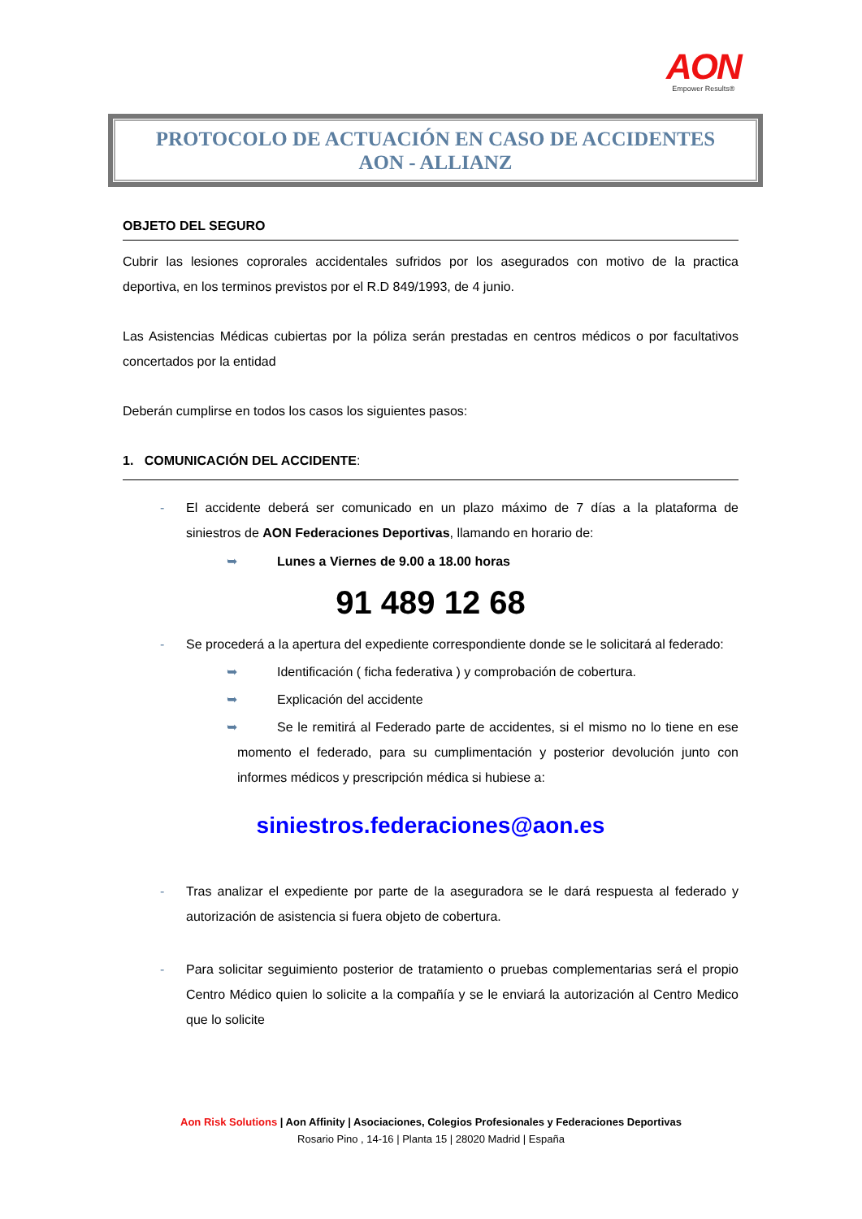AON
Empower Results®
PROTOCOLO DE ACTUACIÓN EN CASO DE ACCIDENTES
AON - ALLIANZ
OBJETO DEL SEGURO
Cubrir las lesiones coprorales accidentales sufridos por los asegurados con motivo de la practica deportiva, en los terminos previstos por el R.D 849/1993, de 4 junio.
Las Asistencias Médicas cubiertas por la póliza serán prestadas en centros médicos o por facultativos concertados por la entidad
Deberán cumplirse en todos los casos los siguientes pasos:
1. COMUNICACIÓN DEL ACCIDENTE:
- El accidente deberá ser comunicado en un plazo máximo de 7 días a la plataforma de siniestros de AON Federaciones Deportivas, llamando en horario de:
➥ Lunes a Viernes de 9.00 a 18.00 horas
91 489 12 68
- Se procederá a la apertura del expediente correspondiente donde se le solicitará al federado:
➥ Identificación ( ficha federativa ) y comprobación de cobertura.
➥ Explicación del accidente
➥ Se le remitirá al Federado parte de accidentes, si el mismo no lo tiene en ese momento el federado, para su cumplimentación y posterior devolución junto con informes médicos y prescripción médica si hubiese a:
siniestros.federaciones@aon.es
- Tras analizar el expediente por parte de la aseguradora se le dará respuesta al federado y autorización de asistencia si fuera objeto de cobertura.
- Para solicitar seguimiento posterior de tratamiento o pruebas complementarias será el propio Centro Médico quien lo solicite a la compañía y se le enviará la autorización al Centro Medico que lo solicite
Aon Risk Solutions | Aon Affinity | Asociaciones, Colegios Profesionales y Federaciones Deportivas
Rosario Pino , 14-16 | Planta 15 | 28020 Madrid | España